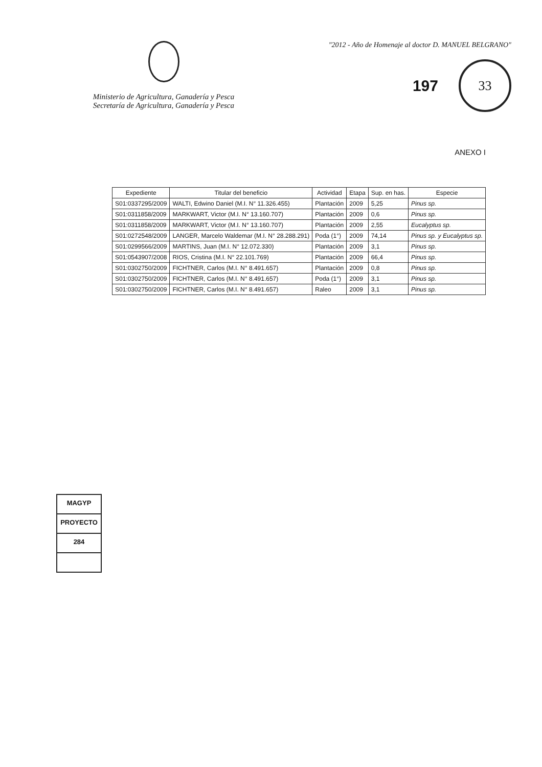Ministerio de Agricultura, Ganadería y Pesca
Secretaría de Agricultura, Ganadería y Pesca
"2012 - Año de Homenaje al doctor D. MANUEL BELGRANO"
197
33
ANEXO I
MAGYP
PROYECTO
284
| Expediente | Titular del beneficio | Actividad | Etapa | Sup. en has. | Especie |
| --- | --- | --- | --- | --- | --- |
| S01:0337295/2009 | WALTI, Edwino Daniel (M.I. N° 11.326.455) | Plantación | 2009 | 5,25 | Pinus sp. |
| S01:0311858/2009 | MARKWART, Victor (M.I. N° 13.160.707) | Plantación | 2009 | 0,6 | Pinus sp. |
| S01:0311858/2009 | MARKWART, Victor (M.I. N° 13.160.707) | Plantación | 2009 | 2,55 | Eucalyptus sp. |
| S01:0272548/2009 | LANGER, Marcelo Waldemar (M.I. N° 28.288.291) | Poda (1°) | 2009 | 74,14 | Pinus sp. y Eucalyptus sp. |
| S01:0299566/2009 | MARTINS, Juan (M.I. N° 12.072.330) | Plantación | 2009 | 3,1 | Pinus sp. |
| S01:0543907/2008 | RIOS, Cristina (M.I. N° 22.101.769) | Plantación | 2009 | 66,4 | Pinus sp. |
| S01:0302750/2009 | FICHTNER, Carlos (M.I. N° 8.491.657) | Plantación | 2009 | 0,8 | Pinus sp. |
| S01:0302750/2009 | FICHTNER, Carlos (M.I. N° 8.491.657) | Poda (1°) | 2009 | 3,1 | Pinus sp. |
| S01:0302750/2009 | FICHTNER, Carlos (M.I. N° 8.491.657) | Raleo | 2009 | 3,1 | Pinus sp. |